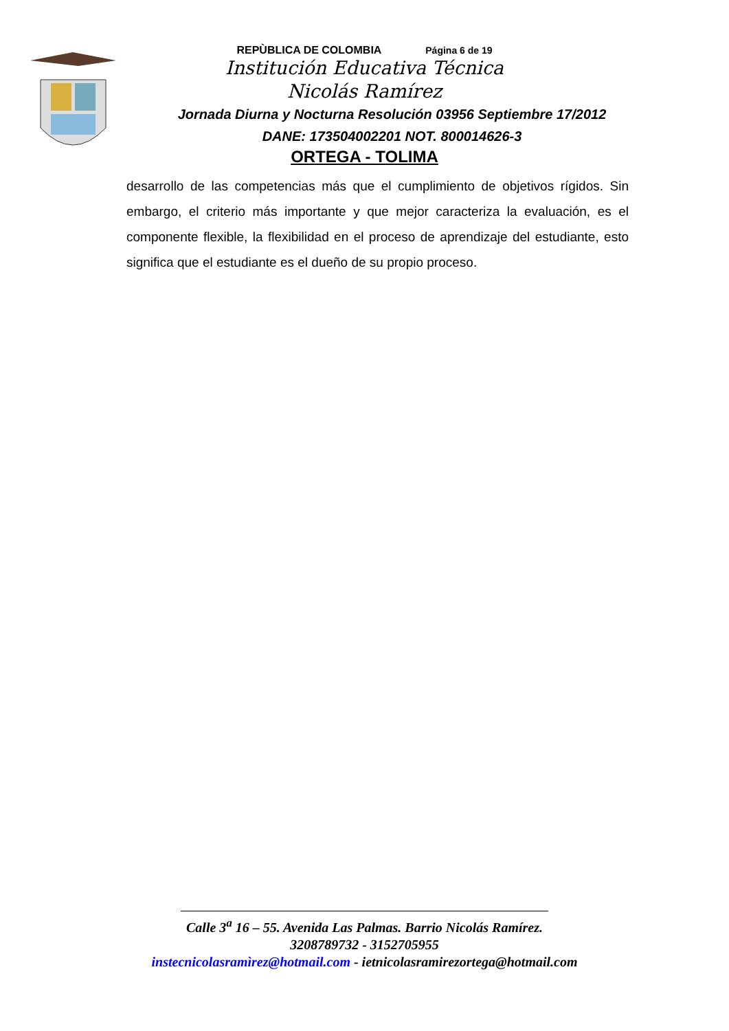REPÙBLICA DE COLOMBIA Página 6 de 19
Institución Educativa Técnica
Nicolás Ramírez
Jornada Diurna y Nocturna Resolución 03956 Septiembre 17/2012
DANE: 173504002201 NOT. 800014626-3
ORTEGA - TOLIMA
desarrollo de las competencias más que el cumplimiento de objetivos rígidos. Sin embargo, el criterio más importante y que mejor caracteriza la evaluación, es el componente flexible, la flexibilidad en el proceso de aprendizaje del estudiante, esto significa que el estudiante es el dueño de su propio proceso.
Calle 3<sup>a</sup> 16 – 55. Avenida Las Palmas. Barrio Nicolás Ramírez.
3208789732 - 3152705955
instecnicolasramìrez@hotmail.com - ietnicolasramirezortega@hotmail.com